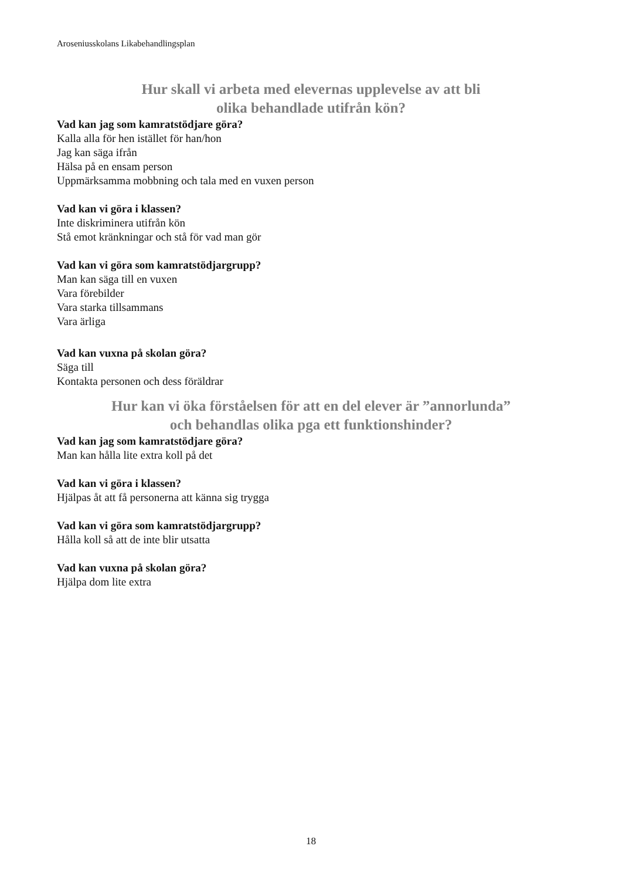Aroseniusskolans Likabehandlingsplan
Hur skall vi arbeta med elevernas upplevelse av att bli
olika behandlade utifrån kön?
Vad kan jag som kamratstödjare göra?
Kalla alla för hen istället för han/hon
Jag kan säga ifrån
Hälsa på en ensam person
Uppmärksamma mobbning och tala med en vuxen person
Vad kan vi göra i klassen?
Inte diskriminera utifrån kön
Stå emot kränkningar och stå för vad man gör
Vad kan vi göra som kamratstödjargrupp?
Man kan säga till en vuxen
Vara förebilder
Vara starka tillsammans
Vara ärliga
Vad kan vuxna på skolan göra?
Säga till
Kontakta personen och dess föräldrar
Hur kan vi öka förståelsen för att en del elever är ”annorlunda”
och behandlas olika pga ett funktionshinder?
Vad kan jag som kamratstödjare göra?
Man kan hålla lite extra koll på det
Vad kan vi göra i klassen?
Hjälpas åt att få personerna att känna sig trygga
Vad kan vi göra som kamratstödjargrupp?
Hålla koll så att de inte blir utsatta
Vad kan vuxna på skolan göra?
Hjälpa dom lite extra
18